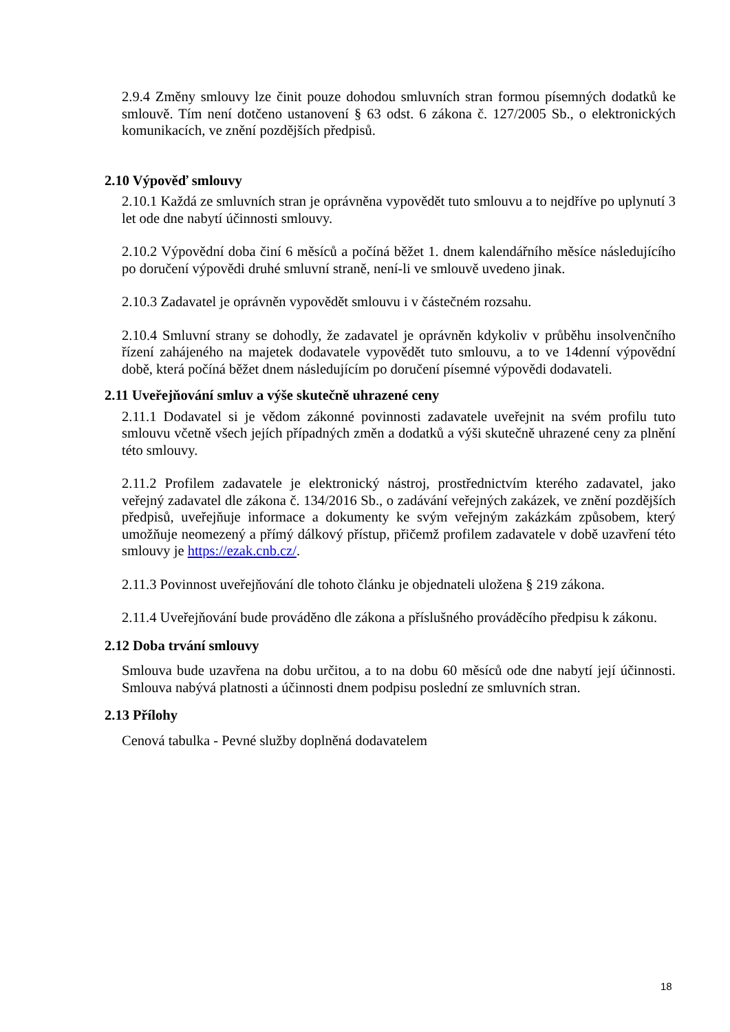2.9.4 Změny smlouvy lze činit pouze dohodou smluvních stran formou písemných dodatků ke smlouvě. Tím není dotčeno ustanovení § 63 odst. 6 zákona č. 127/2005 Sb., o elektronických komunikacích, ve znění pozdějších předpisů.
2.10 Výpověď smlouvy
2.10.1 Každá ze smluvních stran je oprávněna vypovědět tuto smlouvu a to nejdříve po uplynutí 3 let ode dne nabytí účinnosti smlouvy.
2.10.2 Výpovědní doba činí 6 měsíců a počíná běžet 1. dnem kalendářního měsíce následujícího po doručení výpovědi druhé smluvní straně, není-li ve smlouvě uvedeno jinak.
2.10.3 Zadavatel je oprávněn vypovědět smlouvu i v částečném rozsahu.
2.10.4 Smluvní strany se dohodly, že zadavatel je oprávněn kdykoliv v průběhu insolvenčního řízení zahájeného na majetek dodavatele vypovědět tuto smlouvu, a to ve 14denní výpovědní době, která počíná běžet dnem následujícím po doručení písemné výpovědi dodavateli.
2.11 Uveřejňování smluv a výše skutečně uhrazené ceny
2.11.1 Dodavatel si je vědom zákonné povinnosti zadavatele uveřejnit na svém profilu tuto smlouvu včetně všech jejích případných změn a dodatků a výši skutečně uhrazené ceny za plnění této smlouvy.
2.11.2 Profilem zadavatele je elektronický nástroj, prostřednictvím kterého zadavatel, jako veřejný zadavatel dle zákona č. 134/2016 Sb., o zadávání veřejných zakázek, ve znění pozdějších předpisů, uveřejňuje informace a dokumenty ke svým veřejným zakázkám způsobem, který umožňuje neomezený a přímý dálkový přístup, přičemž profilem zadavatele v době uzavření této smlouvy je https://ezak.cnb.cz/.
2.11.3 Povinnost uveřejňování dle tohoto článku je objednateli uložena § 219 zákona.
2.11.4 Uveřejňování bude prováděno dle zákona a příslušného prováděcího předpisu k zákonu.
2.12 Doba trvání smlouvy
Smlouva bude uzavřena na dobu určitou, a to na dobu 60 měsíců ode dne nabytí její účinnosti. Smlouva nabývá platnosti a účinnosti dnem podpisu poslední ze smluvních stran.
2.13 Přílohy
Cenová tabulka - Pevné služby doplněná dodavatelem
18